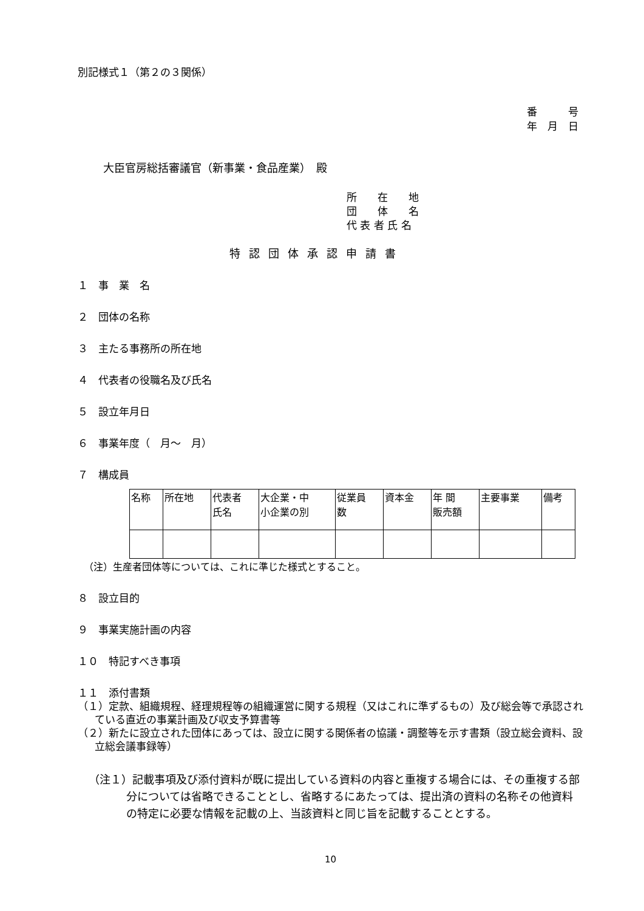別記様式１（第２の３関係）
番　　　号
年　月　日
大臣官房総括審議官（新事業・食品産業）　殿
所　　在　　地
団　　体　　名
代 表 者 氏 名
特認団体承認申請書
１　事　業　名
２　団体の名称
３　主たる事務所の所在地
４　代表者の役職名及び氏名
５　設立年月日
６　事業年度（　月～　月）
７　構成員
| 名称 | 所在地 | 代表者 氏名 | 大企業・中 小企業の別 | 従業員 数 | 資本金 | 年 間 販売額 | 主要事業 | 備考 |
（注）生産者団体等については、これに準じた様式とすること。
８　設立目的
９　事業実施計画の内容
１０　特記すべき事項
１１　添付書類
（１）定款、組織規程、経理規程等の組織運営に関する規程（又はこれに準ずるもの）及び総会等で承認されている直近の事業計画及び収支予算書等
（２）新たに設立された団体にあっては、設立に関する関係者の協議・調整等を示す書類（設立総会資料、設立総会議事録等）
（注１）記載事項及び添付資料が既に提出している資料の内容と重複する場合には、その重複する部分については省略できることとし、省略するにあたっては、提出済の資料の名称その他資料の特定に必要な情報を記載の上、当該資料と同じ旨を記載することとする。
10